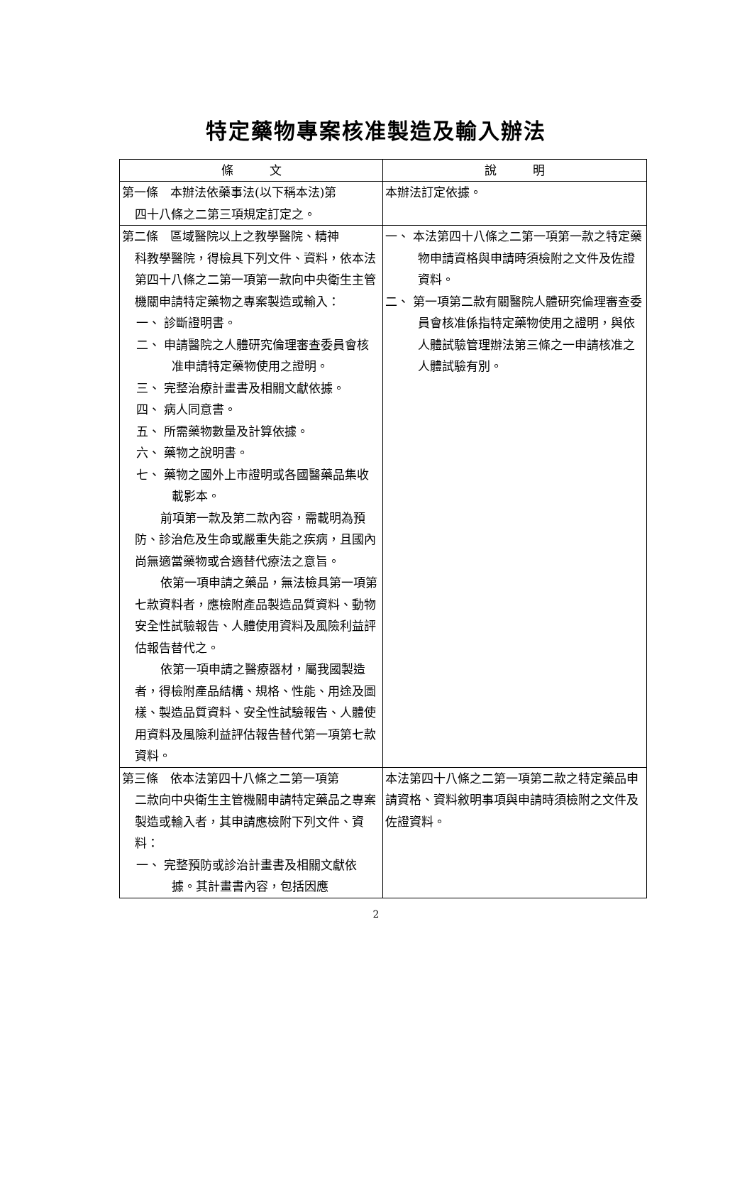特定藥物專案核准製造及輸入辦法
| 條 文 | 說 明 |
| --- | --- |
| 第一條 本辦法依藥事法(以下稱本法)第 四十八條之二第三項規定訂定之。 | 本辦法訂定依據。 |
| 第二條 區域醫院以上之教學醫院、精神 科教學醫院，得檢具下列文件、資料，依本法第四十八條之二第一項第一款向中央衛生主管機關申請特定藥物之專案製造或輸入： 一、 診斷證明書。 二、 申請醫院之人體研究倫理審查委員會核准申請特定藥物使用之證明。 三、 完整治療計畫書及相關文獻依據。 四、 病人同意書。 五、 所需藥物數量及計算依據。 六、 藥物之說明書。 七、 藥物之國外上市證明或各國醫藥品集收載影本。 前項第一款及第二款內容，需載明為預防、診治危及生命或嚴重失能之疾病，且國內尚無適當藥物或合適替代療法之意旨。 依第一項申請之藥品，無法檢具第一項第七款資料者，應檢附產品製造品質資料、動物安全性試驗報告、人體使用資料及風險利益評估報告替代之。 依第一項申請之醫療器材，屬我國製造者，得檢附產品結構、規格、性能、用途及圖樣、製造品質資料、安全性試驗報告、人體使用資料及風險利益評估報告替代第一項第七款資料。 | 一、 本法第四十八條之二第一項第一款之特定藥物申請資格與申請時須檢附之文件及佐證資料。 二、 第一項第二款有關醫院人體研究倫理審查委員會核准係指特定藥物使用之證明，與依人體試驗管理辦法第三條之一申請核准之人體試驗有別。 |
| 第三條 依本法第四十八條之二第一項第 二款向中央衛生主管機關申請特定藥品之專案製造或輸入者，其申請應檢附下列文件、資料： 一、 完整預防或診治計畫書及相關文獻依據。其計畫書內容，包括因應 | 本法第四十八條之二第一項第二款之特定藥品申請資格、資料敘明事項與申請時須檢附之文件及佐證資料。 |
2